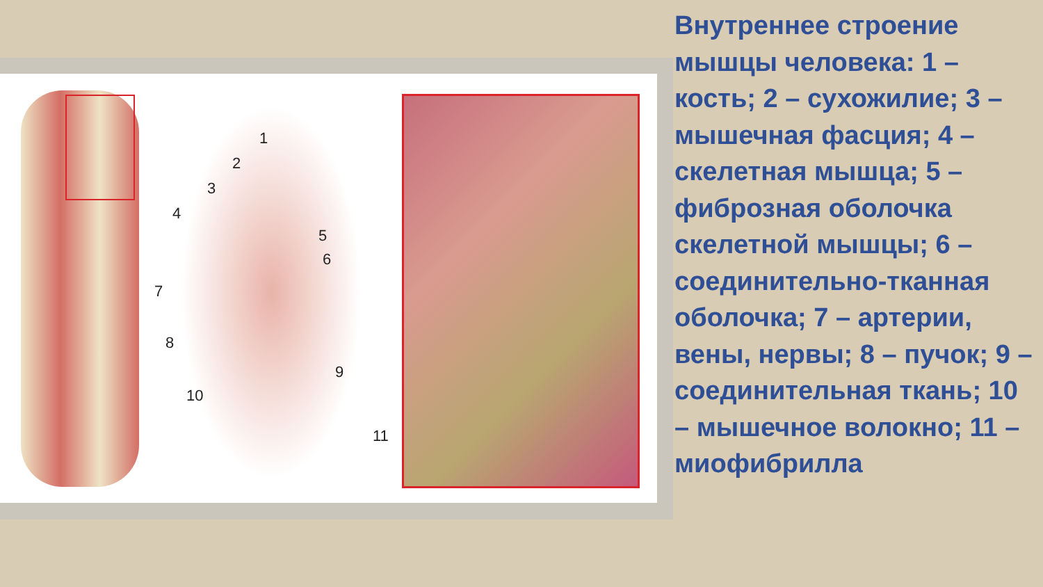1
2
3
4
5
6
7
8
9
10
11
Внутреннее строение мышцы человека: 1 – кость; 2 – сухожилие; 3 – мышечная фасция; 4 – скелетная мышца; 5 – фиброзная оболочка скелетной мышцы; 6 – соединительно-тканная оболочка; 7 – артерии, вены, нервы; 8 – пучок; 9 – соединительная ткань; 10 – мышечное волокно; 11 – миофибрилла